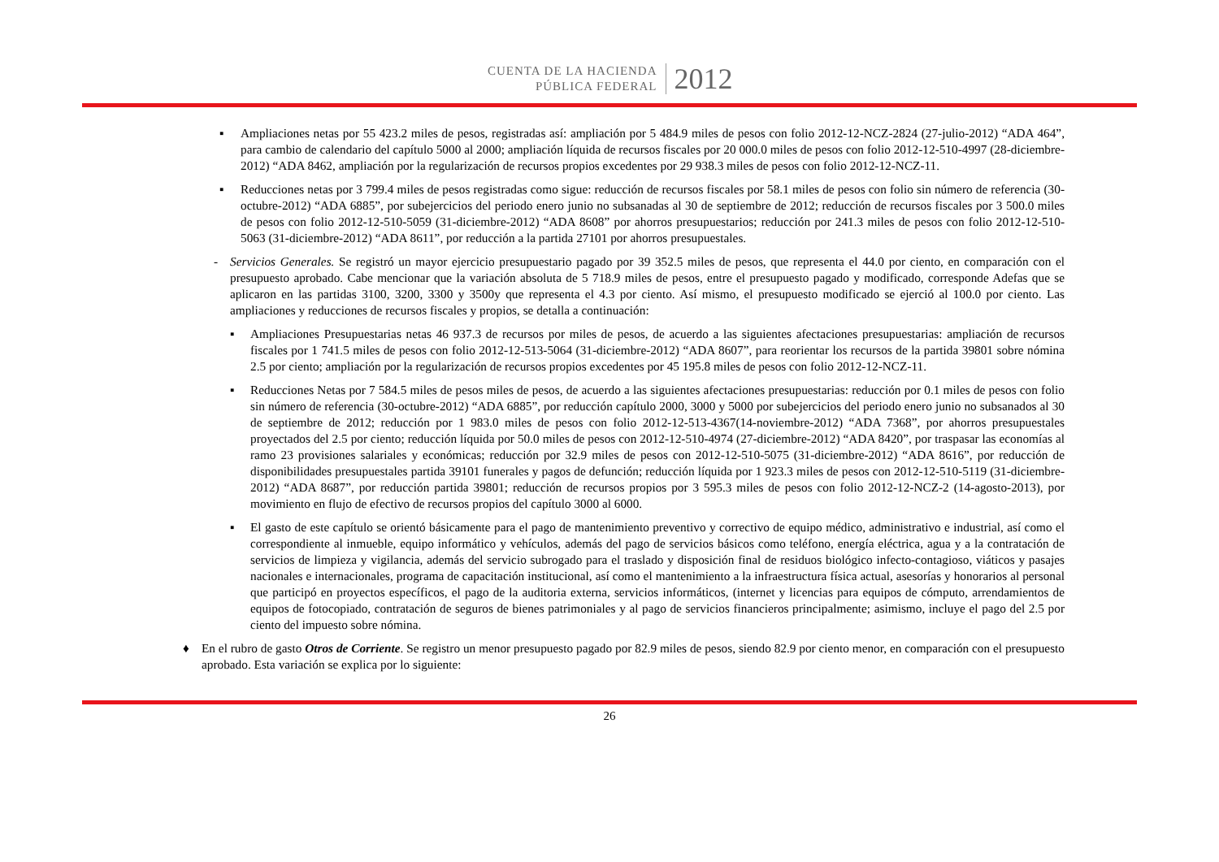CUENTA DE LA HACIENDA
PÚBLICA FEDERAL
2012
▪ Ampliaciones netas por 55 423.2 miles de pesos, registradas así: ampliación por 5 484.9 miles de pesos con folio 2012-12-NCZ-2824 (27-julio-2012) “ADA 464”, para cambio de calendario del capítulo 5000 al 2000; ampliación líquida de recursos fiscales por 20 000.0 miles de pesos con folio 2012-12-510-4997 (28-diciembre-2012) “ADA 8462, ampliación por la regularización de recursos propios excedentes por 29 938.3 miles de pesos con folio 2012-12-NCZ-11.
▪ Reducciones netas por 3 799.4 miles de pesos registradas como sigue: reducción de recursos fiscales por 58.1 miles de pesos con folio sin número de referencia (30-octubre-2012) “ADA 6885”, por subejercicios del periodo enero junio no subsanadas al 30 de septiembre de 2012; reducción de recursos fiscales por 3 500.0 miles de pesos con folio 2012-12-510-5059 (31-diciembre-2012) “ADA 8608” por ahorros presupuestarios; reducción por 241.3 miles de pesos con folio 2012-12-510-5063 (31-diciembre-2012) “ADA 8611”, por reducción a la partida 27101 por ahorros presupuestales.
- Servicios Generales. Se registró un mayor ejercicio presupuestario pagado por 39 352.5 miles de pesos, que representa el 44.0 por ciento, en comparación con el presupuesto aprobado. Cabe mencionar que la variación absoluta de 5 718.9 miles de pesos, entre el presupuesto pagado y modificado, corresponde Adefas que se aplicaron en las partidas 3100, 3200, 3300 y 3500y que representa el 4.3 por ciento. Así mismo, el presupuesto modificado se ejerció al 100.0 por ciento. Las ampliaciones y reducciones de recursos fiscales y propios, se detalla a continuación:
▪ Ampliaciones Presupuestarias netas 46 937.3 de recursos por miles de pesos, de acuerdo a las siguientes afectaciones presupuestarias: ampliación de recursos fiscales por 1 741.5 miles de pesos con folio 2012-12-513-5064 (31-diciembre-2012) “ADA 8607”, para reorientar los recursos de la partida 39801 sobre nómina 2.5 por ciento; ampliación por la regularización de recursos propios excedentes por 45 195.8 miles de pesos con folio 2012-12-NCZ-11.
▪ Reducciones Netas por 7 584.5 miles de pesos miles de pesos, de acuerdo a las siguientes afectaciones presupuestarias: reducción por 0.1 miles de pesos con folio sin número de referencia (30-octubre-2012) “ADA 6885”, por reducción capítulo 2000, 3000 y 5000 por subejercicios del periodo enero junio no subsanados al 30 de septiembre de 2012; reducción por 1 983.0 miles de pesos con folio 2012-12-513-4367(14-noviembre-2012) “ADA 7368”, por ahorros presupuestales proyectados del 2.5 por ciento; reducción líquida por 50.0 miles de pesos con 2012-12-510-4974 (27-diciembre-2012) “ADA 8420”, por traspasar las economías al ramo 23 provisiones salariales y económicas; reducción por 32.9 miles de pesos con 2012-12-510-5075 (31-diciembre-2012) “ADA 8616”, por reducción de disponibilidades presupuestales partida 39101 funerales y pagos de defunción; reducción líquida por 1 923.3 miles de pesos con 2012-12-510-5119 (31-diciembre-2012) “ADA 8687”, por reducción partida 39801; reducción de recursos propios por 3 595.3 miles de pesos con folio 2012-12-NCZ-2 (14-agosto-2013), por movimiento en flujo de efectivo de recursos propios del capítulo 3000 al 6000.
▪ El gasto de este capítulo se orientó básicamente para el pago de mantenimiento preventivo y correctivo de equipo médico, administrativo e industrial, así como el correspondiente al inmueble, equipo informático y vehículos, además del pago de servicios básicos como teléfono, energía eléctrica, agua y a la contratación de servicios de limpieza y vigilancia, además del servicio subrogado para el traslado y disposición final de residuos biológico infecto-contagioso, viáticos y pasajes nacionales e internacionales, programa de capacitación institucional, así como el mantenimiento a la infraestructura física actual, asesorías y honorarios al personal que participó en proyectos específicos, el pago de la auditoria externa, servicios informáticos, (internet y licencias para equipos de cómputo, arrendamientos de equipos de fotocopiado, contratación de seguros de bienes patrimoniales y al pago de servicios financieros principalmente; asimismo, incluye el pago del 2.5 por ciento del impuesto sobre nómina.
♦ En el rubro de gasto Otros de Corriente. Se registro un menor presupuesto pagado por 82.9 miles de pesos, siendo 82.9 por ciento menor, en comparación con el presupuesto aprobado. Esta variación se explica por lo siguiente:
26